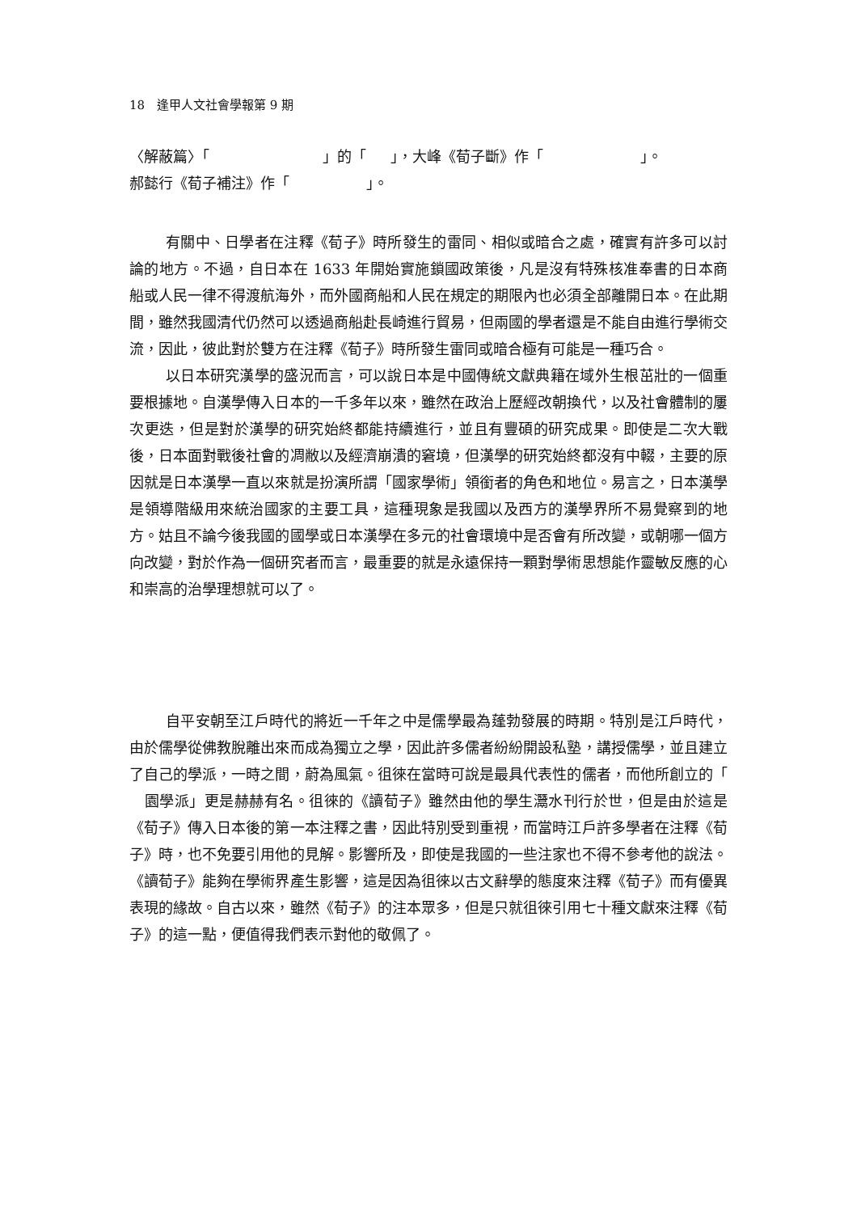18　逢甲人文社會學報第 9 期
〈解蔽篇〉「 」的「 」，大峰《荀子斷》作「 」。
郝懿行《荀子補注》作「 」。
有關中、日學者在注釋《荀子》時所發生的雷同、相似或暗合之處，確實有許多可以討論的地方。不過，自日本在 1633 年開始實施鎖國政策後，凡是沒有特殊核准奉書的日本商船或人民一律不得渡航海外，而外國商船和人民在規定的期限內也必須全部離開日本。在此期間，雖然我國清代仍然可以透過商船赴長崎進行貿易，但兩國的學者還是不能自由進行學術交流，因此，彼此對於雙方在注釋《荀子》時所發生雷同或暗合極有可能是一種巧合。
以日本研究漢學的盛況而言，可以說日本是中國傳統文獻典籍在域外生根茁壯的一個重要根據地。自漢學傳入日本的一千多年以來，雖然在政治上歷經改朝換代，以及社會體制的屢次更迭，但是對於漢學的研究始終都能持續進行，並且有豐碩的研究成果。即使是二次大戰後，日本面對戰後社會的凋敝以及經濟崩潰的窘境，但漢學的研究始終都沒有中輟，主要的原因就是日本漢學一直以來就是扮演所謂「國家學術」領銜者的角色和地位。易言之，日本漢學是領導階級用來統治國家的主要工具，這種現象是我國以及西方的漢學界所不易覺察到的地方。姑且不論今後我國的國學或日本漢學在多元的社會環境中是否會有所改變，或朝哪一個方向改變，對於作為一個研究者而言，最重要的就是永遠保持一顆對學術思想能作靈敏反應的心和崇高的治學理想就可以了。
自平安朝至江戶時代的將近一千年之中是儒學最為蓬勃發展的時期。特別是江戶時代，由於儒學從佛教脫離出來而成為獨立之學，因此許多儒者紛紛開設私塾，講授儒學，並且建立了自己的學派，一時之間，蔚為風氣。徂徠在當時可說是最具代表性的儒者，而他所創立的「 園學派」更是赫赫有名。徂徠的《讀荀子》雖然由他的學生灊水刊行於世，但是由於這是《荀子》傳入日本後的第一本注釋之書，因此特別受到重視，而當時江戶許多學者在注釋《荀子》時，也不免要引用他的見解。影響所及，即使是我國的一些注家也不得不參考他的說法。《讀荀子》能夠在學術界產生影響，這是因為徂徠以古文辭學的態度來注釋《荀子》而有優異表現的緣故。自古以來，雖然《荀子》的注本眾多，但是只就徂徠引用七十種文獻來注釋《荀子》的這一點，便值得我們表示對他的敬佩了。